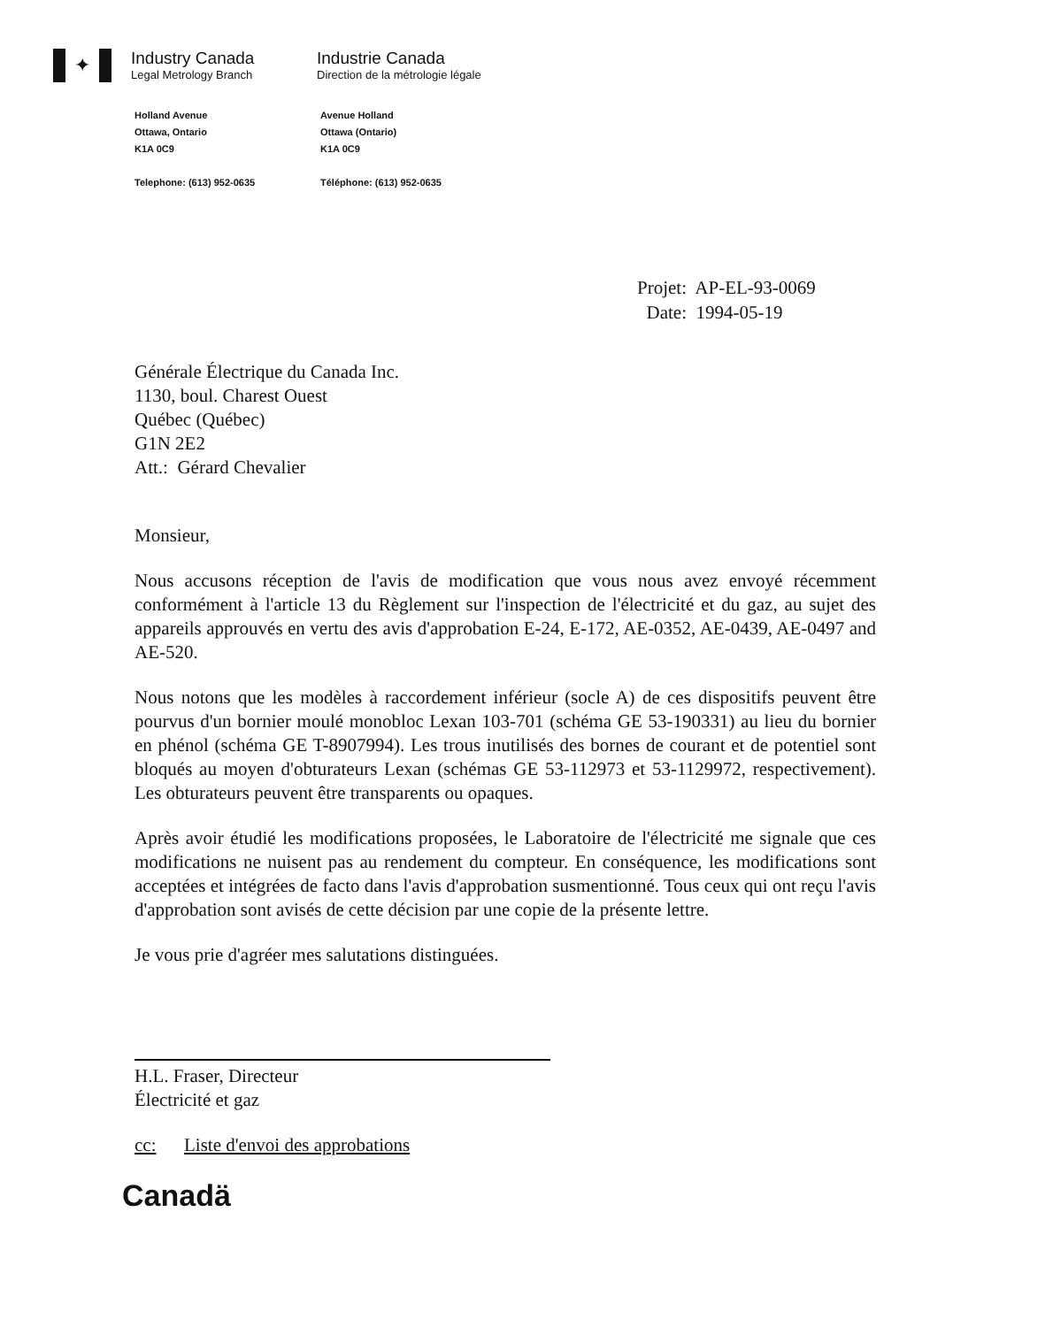✦
Industry Canada
Legal Metrology Branch
Industrie Canada
Direction de la métrologie légale
Holland Avenue
Ottawa, Ontario
K1A 0C9
Telephone: (613) 952-0635
Avenue Holland
Ottawa (Ontario)
K1A 0C9
Téléphone: (613) 952-0635
Projet: AP-EL-93-0069
Date: 1994-05-19
Générale Électrique du Canada Inc.
1130, boul. Charest Ouest
Québec (Québec)
G1N 2E2
Att.: Gérard Chevalier
Monsieur,
Nous accusons réception de l'avis de modification que vous nous avez envoyé récemment conformément à l'article 13 du Règlement sur l'inspection de l'électricité et du gaz, au sujet des appareils approuvés en vertu des avis d'approbation E-24, E-172, AE-0352, AE-0439, AE-0497 and AE-520.
Nous notons que les modèles à raccordement inférieur (socle A) de ces dispositifs peuvent être pourvus d'un bornier moulé monobloc Lexan 103-701 (schéma GE 53-190331) au lieu du bornier en phénol (schéma GE T-8907994). Les trous inutilisés des bornes de courant et de potentiel sont bloqués au moyen d'obturateurs Lexan (schémas GE 53-112973 et 53-1129972, respectivement). Les obturateurs peuvent être transparents ou opaques.
Après avoir étudié les modifications proposées, le Laboratoire de l'électricité me signale que ces modifications ne nuisent pas au rendement du compteur. En conséquence, les modifications sont acceptées et intégrées de facto dans l'avis d'approbation susmentionné. Tous ceux qui ont reçu l'avis d'approbation sont avisés de cette décision par une copie de la présente lettre.
Je vous prie d'agréer mes salutations distinguées.
H.L. Fraser, Directeur
Électricité et gaz
cc: Liste d'envoi des approbations
Canadä